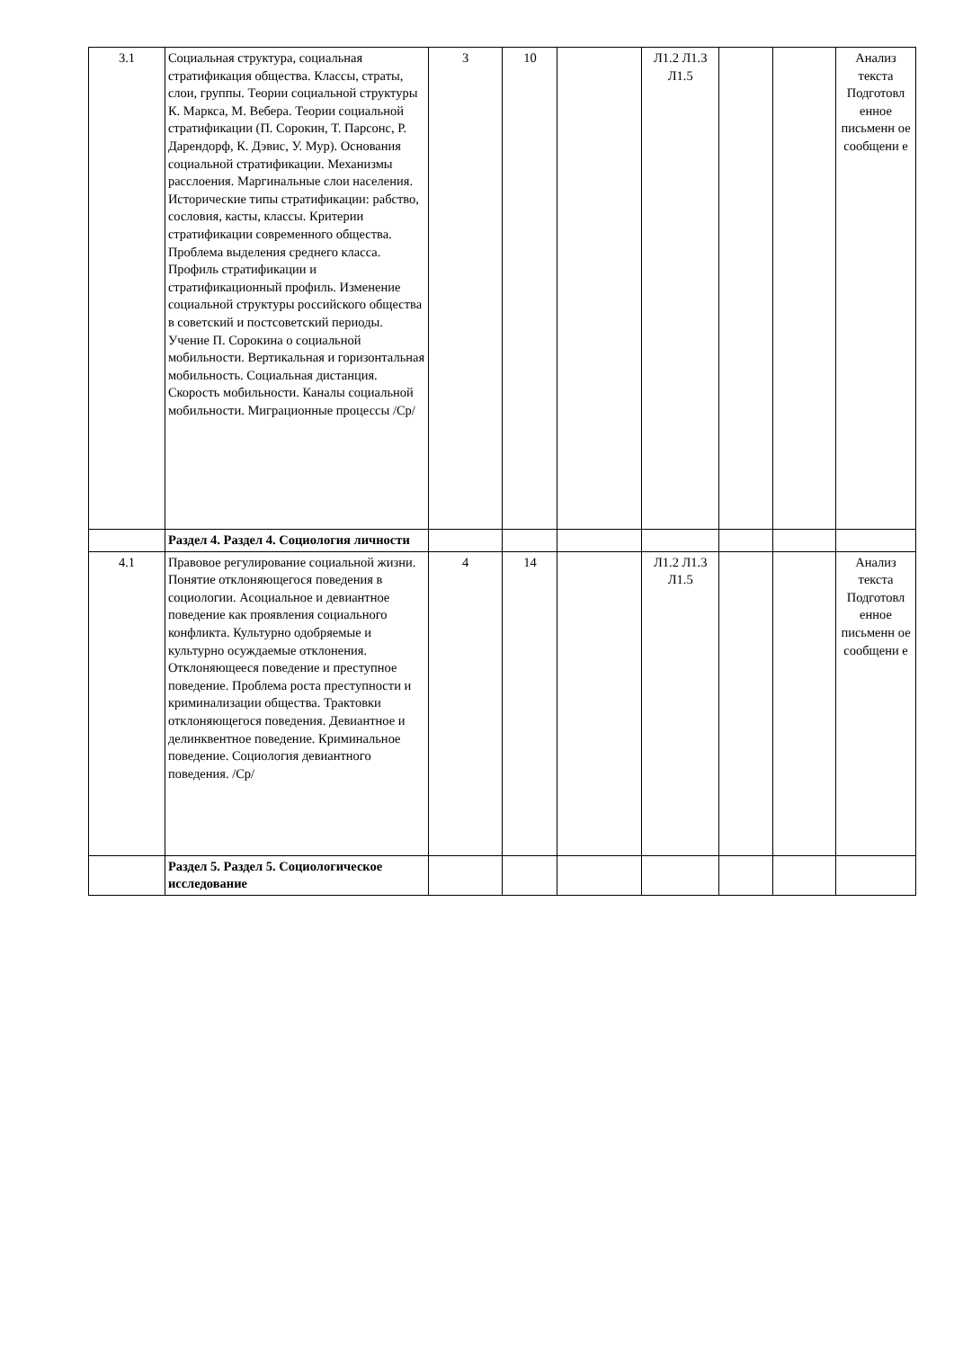| 3.1 | Социальная структура, социальная стратификация общества. Классы, страты, слои, группы. Теории социальной структуры К. Маркса, М. Вебера. Теории социальной стратификации (П. Сорокин, Т. Парсонс, Р. Дарендорф, К. Дэвис, У. Мур). Основания социальной стратификации. Механизмы расслоения. Маргинальные слои населения. Исторические типы стратификации: рабство, сословия, касты, классы. Критерии стратификации современного общества. Проблема выделения среднего класса. Профиль стратификации и стратификационный профиль. Изменение социальной структуры российского общества в советский и постсоветский периоды. Учение П. Сорокина о социальной мобильности. Вертикальная и горизонтальная мобильность. Социальная дистанция. Скорость мобильности. Каналы социальной мобильности. Миграционные процессы /Ср/ | 3 | 10 | | Л1.2 Л1.3 Л1.5 | | | Анализ текста Подготовл енное письменн ое сообщени е |
| | Раздел 4. Раздел 4. Социология личности | | | | | | | |
| 4.1 | Правовое регулирование социальной жизни. Понятие отклоняющегося поведения в социологии. Асоциальное и девиантное поведение как проявления социального конфликта. Культурно одобряемые и культурно осуждаемые отклонения. Отклоняющееся поведение и преступное поведение. Проблема роста преступности и криминализации общества. Трактовки отклоняющегося поведения. Девиантное и делинквентное поведение. Криминальное поведение. Социология девиантного поведения. /Ср/ | 4 | 14 | | Л1.2 Л1.3 Л1.5 | | | Анализ текста Подготовл енное письменн ое сообщени е |
| | Раздел 5. Раздел 5. Социологическое исследование | | | | | | | |